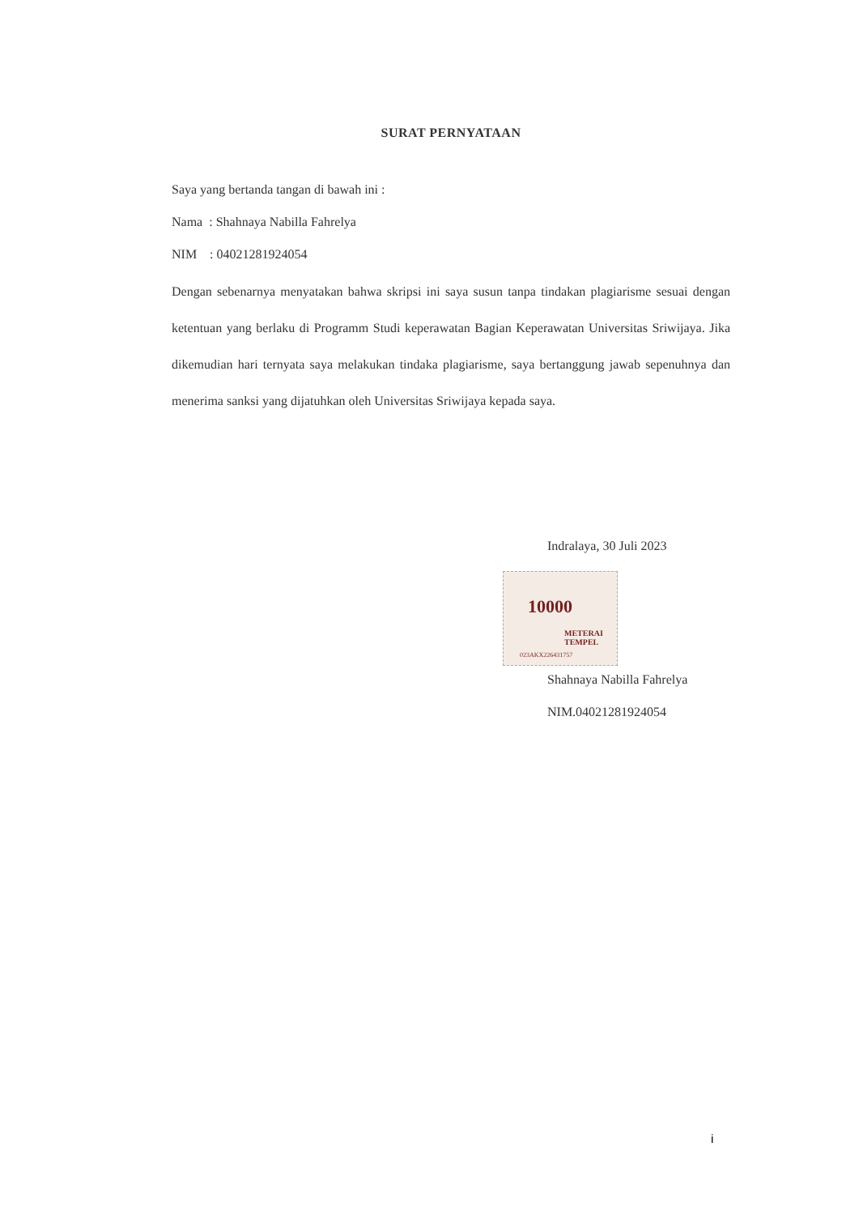SURAT PERNYATAAN
Saya yang bertanda tangan di bawah ini :
Nama : Shahnaya Nabilla Fahrelya
NIM : 04021281924054
Dengan sebenarnya menyatakan bahwa skripsi ini saya susun tanpa tindakan plagiarisme sesuai dengan ketentuan yang berlaku di Programm Studi keperawatan Bagian Keperawatan Universitas Sriwijaya. Jika dikemudian hari ternyata saya melakukan tindaka plagiarisme, saya bertanggung jawab sepenuhnya dan menerima sanksi yang dijatuhkan oleh Universitas Sriwijaya kepada saya.
Indralaya, 30 Juli 2023
10000
METERAI TEMPEL
023AKX226431757
Shahnaya Nabilla Fahrelya
NIM.04021281924054
i